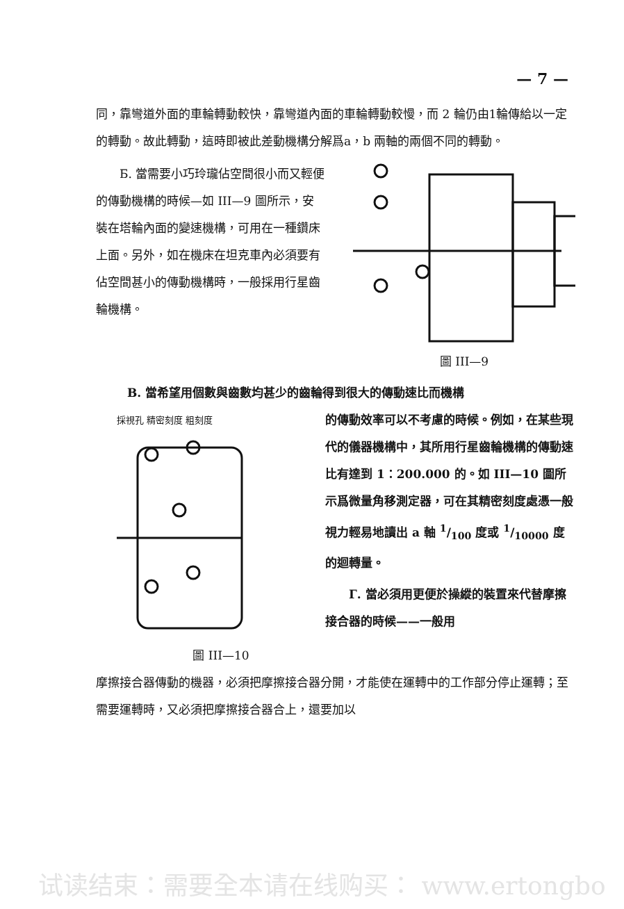— 7 —
同，靠彎道外面的車輪轉動較快，靠彎道內面的車輪轉動較慢，而 2 輪仍由1輪傳給以一定的轉動。故此轉動，這時即被此差動機構分解爲a，b 兩軸的兩個不同的轉動。
Б. 當需要小巧玲瓏佔空間很小而又輕便的傳動機構的時候—如 III—9 圖所示，安裝在塔輪內面的變速機構，可用在一種鑽床上面。另外，如在機床在坦克車內必須要有佔空間甚小的傳動機構時，一般採用行星齒輪機構。
圖 III—9
В. 當希望用個數與齒數均甚少的齒輪得到很大的傳動速比而機構
採視孔 精密刻度 粗刻度
圖 III—10
的傳動效率可以不考慮的時候。例如，在某些現代的儀器機構中，其所用行星齒輪機構的傳動速比有達到 1：200.000 的。如 III—10 圖所示爲微量角移測定器，可在其精密刻度處憑一般視力輕易地讀出 a 軸 1/100 度或 1/10000 度的迴轉量。
Г. 當必須用更便於操縱的裝置來代替摩擦接合器的時候——一般用
摩擦接合器傳動的機器，必須把摩擦接合器分開，才能使在運轉中的工作部分停止運轉；至需要運轉時，又必須把摩擦接合器合上，還要加以
试读结束：需要全本请在线购买： www.ertongbo